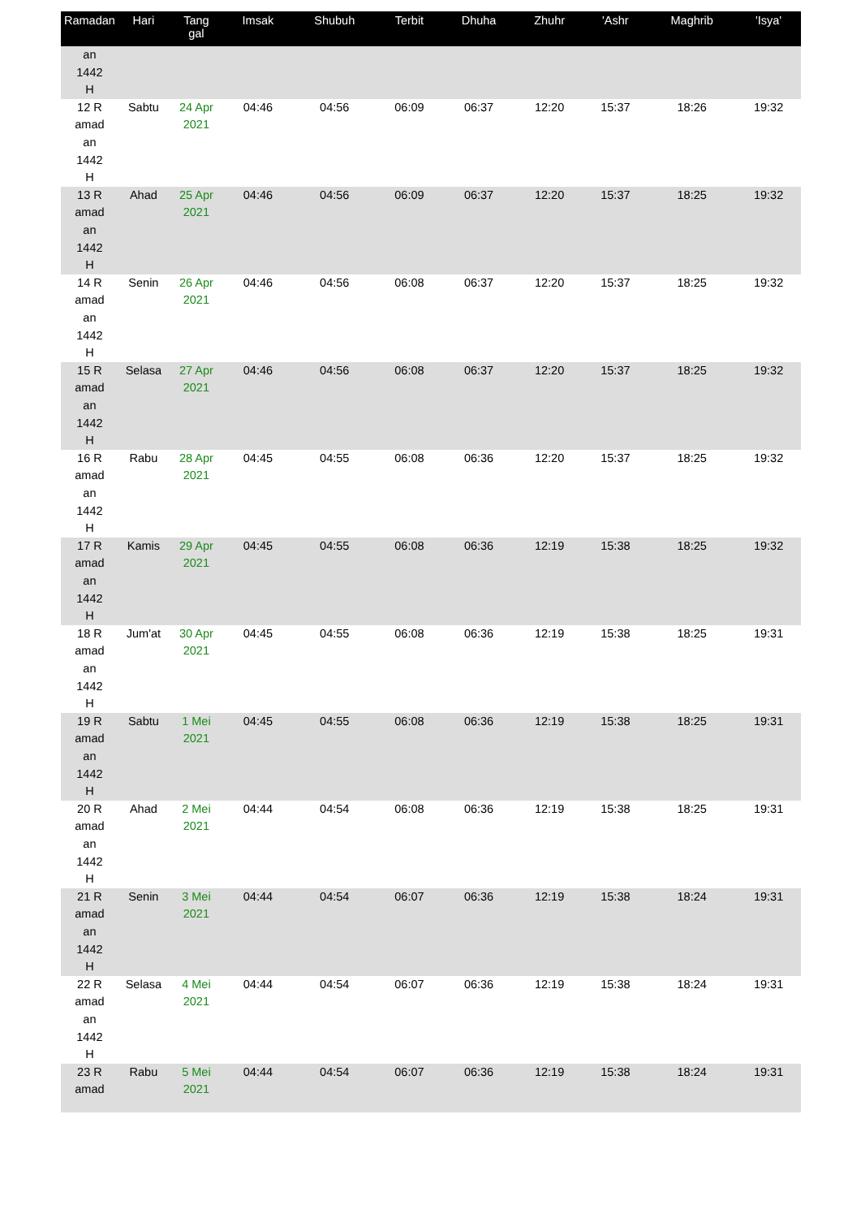| Ramadan | Hari | Tang gal | Imsak | Shubuh | Terbit | Dhuha | Zhuhr | 'Ashr | Maghrib | 'Isya' |
| --- | --- | --- | --- | --- | --- | --- | --- | --- | --- | --- |
| an 1442 H | | | | | | | | | | |
| 12 R amad an 1442 H | Sabtu | 24 Apr 2021 | 04:46 | 04:56 | 06:09 | 06:37 | 12:20 | 15:37 | 18:26 | 19:32 |
| 13 R amad an 1442 H | Ahad | 25 Apr 2021 | 04:46 | 04:56 | 06:09 | 06:37 | 12:20 | 15:37 | 18:25 | 19:32 |
| 14 R amad an 1442 H | Senin | 26 Apr 2021 | 04:46 | 04:56 | 06:08 | 06:37 | 12:20 | 15:37 | 18:25 | 19:32 |
| 15 R amad an 1442 H | Selasa | 27 Apr 2021 | 04:46 | 04:56 | 06:08 | 06:37 | 12:20 | 15:37 | 18:25 | 19:32 |
| 16 R amad an 1442 H | Rabu | 28 Apr 2021 | 04:45 | 04:55 | 06:08 | 06:36 | 12:20 | 15:37 | 18:25 | 19:32 |
| 17 R amad an 1442 H | Kamis | 29 Apr 2021 | 04:45 | 04:55 | 06:08 | 06:36 | 12:19 | 15:38 | 18:25 | 19:32 |
| 18 R amad an 1442 H | Jum'at | 30 Apr 2021 | 04:45 | 04:55 | 06:08 | 06:36 | 12:19 | 15:38 | 18:25 | 19:31 |
| 19 R amad an 1442 H | Sabtu | 1 Mei 2021 | 04:45 | 04:55 | 06:08 | 06:36 | 12:19 | 15:38 | 18:25 | 19:31 |
| 20 R amad an 1442 H | Ahad | 2 Mei 2021 | 04:44 | 04:54 | 06:08 | 06:36 | 12:19 | 15:38 | 18:25 | 19:31 |
| 21 R amad an 1442 H | Senin | 3 Mei 2021 | 04:44 | 04:54 | 06:07 | 06:36 | 12:19 | 15:38 | 18:24 | 19:31 |
| 22 R amad an 1442 H | Selasa | 4 Mei 2021 | 04:44 | 04:54 | 06:07 | 06:36 | 12:19 | 15:38 | 18:24 | 19:31 |
| 23 R amad | Rabu | 5 Mei 2021 | 04:44 | 04:54 | 06:07 | 06:36 | 12:19 | 15:38 | 18:24 | 19:31 |